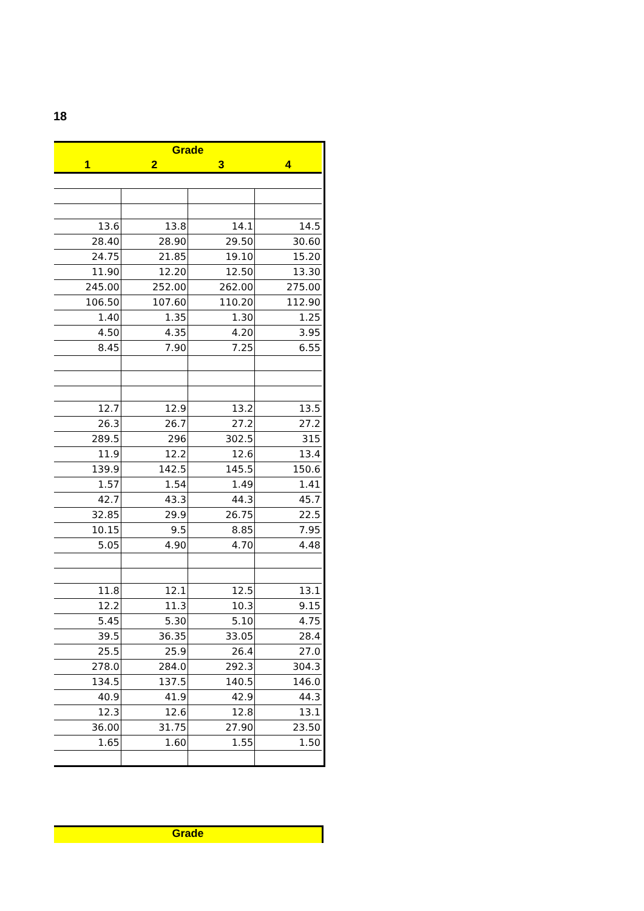18
| Grade | | | |
| --- | --- | --- | --- |
| 1 | 2 | 3 | 4 |
| 13.6 | 13.8 | 14.1 | 14.5 |
| 28.40 | 28.90 | 29.50 | 30.60 |
| 24.75 | 21.85 | 19.10 | 15.20 |
| 11.90 | 12.20 | 12.50 | 13.30 |
| 245.00 | 252.00 | 262.00 | 275.00 |
| 106.50 | 107.60 | 110.20 | 112.90 |
| 1.40 | 1.35 | 1.30 | 1.25 |
| 4.50 | 4.35 | 4.20 | 3.95 |
| 8.45 | 7.90 | 7.25 | 6.55 |
| 12.7 | 12.9 | 13.2 | 13.5 |
| 26.3 | 26.7 | 27.2 | 27.2 |
| 289.5 | 296 | 302.5 | 315 |
| 11.9 | 12.2 | 12.6 | 13.4 |
| 139.9 | 142.5 | 145.5 | 150.6 |
| 1.57 | 1.54 | 1.49 | 1.41 |
| 42.7 | 43.3 | 44.3 | 45.7 |
| 32.85 | 29.9 | 26.75 | 22.5 |
| 10.15 | 9.5 | 8.85 | 7.95 |
| 5.05 | 4.90 | 4.70 | 4.48 |
| 11.8 | 12.1 | 12.5 | 13.1 |
| 12.2 | 11.3 | 10.3 | 9.15 |
| 5.45 | 5.30 | 5.10 | 4.75 |
| 39.5 | 36.35 | 33.05 | 28.4 |
| 25.5 | 25.9 | 26.4 | 27.0 |
| 278.0 | 284.0 | 292.3 | 304.3 |
| 134.5 | 137.5 | 140.5 | 146.0 |
| 40.9 | 41.9 | 42.9 | 44.3 |
| 12.3 | 12.6 | 12.8 | 13.1 |
| 36.00 | 31.75 | 27.90 | 23.50 |
| 1.65 | 1.60 | 1.55 | 1.50 |
Grade